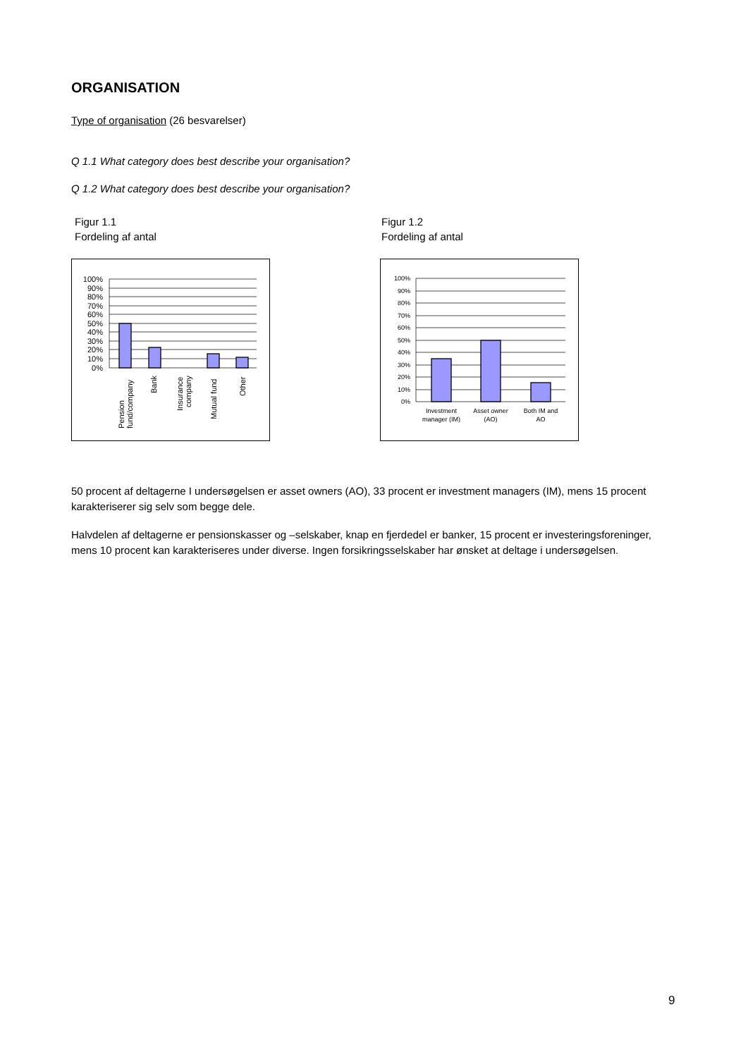ORGANISATION
Type of organisation (26 besvarelser)
Q 1.1 What category does best describe your organisation?
Q 1.2 What category does best describe your organisation?
Figur 1.1
Fordeling af antal
Figur 1.2
Fordeling af antal
100%
90%
80%
70%
60%
50%
40%
30%
20%
10%
0%
Pension
fund/company
Bank
Insurance
company
Mutual fund
Other
100%
90%
80%
70%
60%
50%
40%
30%
20%
10%
0%
Investment
manager (IM)
Asset owner
(AO)
Both IM and
AO
50 procent af deltagerne I undersøgelsen er asset owners (AO), 33 procent er investment managers (IM), mens 15 procent karakteriserer sig selv som begge dele.
Halvdelen af deltagerne er pensionskasser og –selskaber, knap en fjerdedel er banker, 15 procent er investeringsforeninger, mens 10 procent kan karakteriseres under diverse. Ingen forsikringsselskaber har ønsket at deltage i undersøgelsen.
9